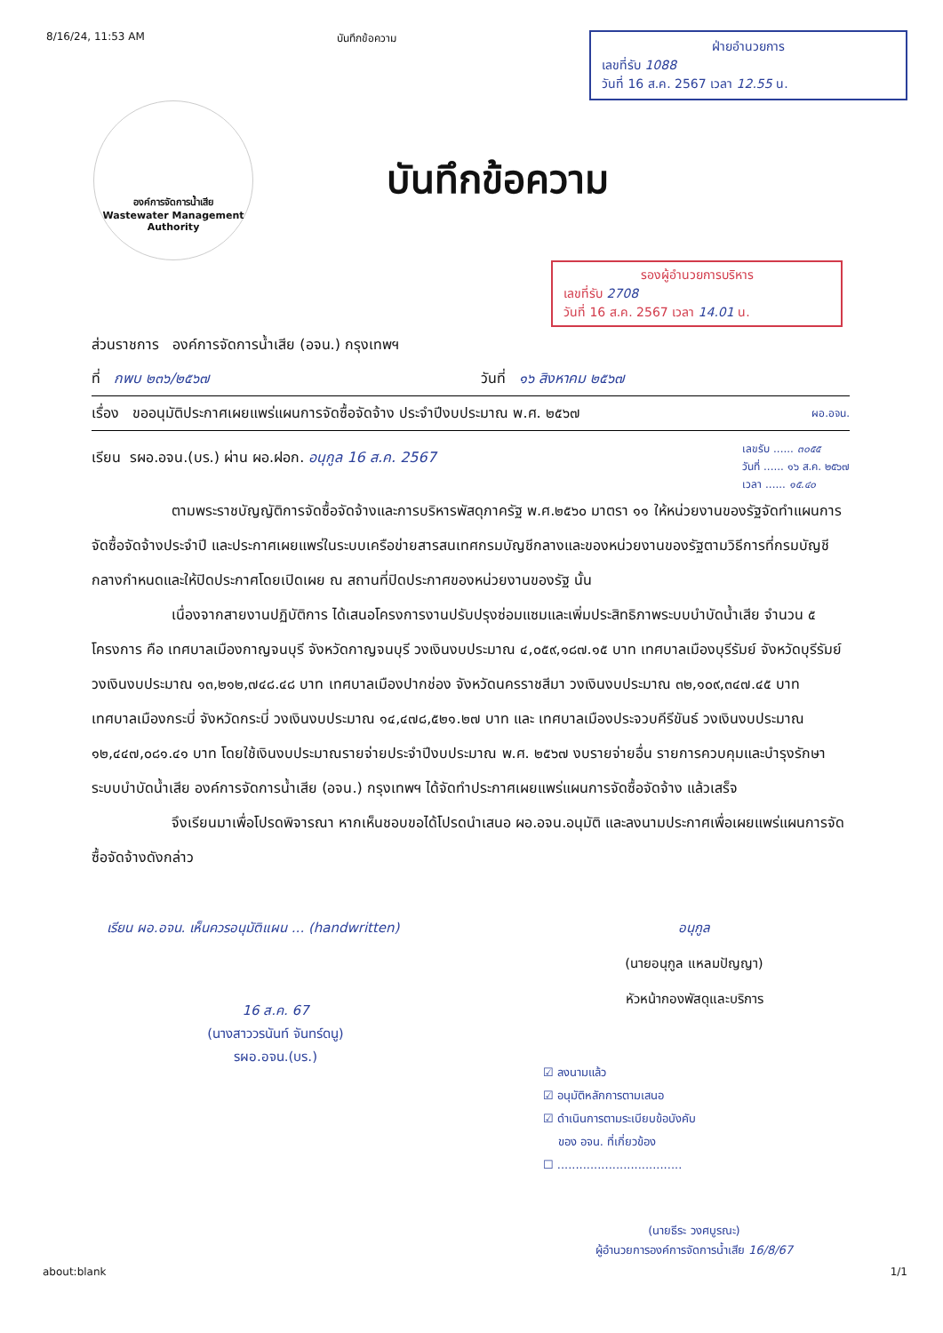8/16/24, 11:53 AM บันทึกข้อความ
ฝ่ายอำนวยการ
เลขที่รับ 1088
วันที่ 16 ส.ค. 2567 เวลา 12.55 น.
องค์การจัดการน้ำเสีย
Wastewater Management
Authority
บันทึกข้อความ
รองผู้อำนวยการบริหาร
เลขที่รับ 2708
วันที่ 16 ส.ค. 2567 เวลา 14.01 น.
ส่วนราชการ องค์การจัดการน้ำเสีย (อจน.) กรุงเทพฯ
ที่ กพบ ๒๓๖/๒๕๖๗ วันที่ ๑๖ สิงหาคม ๒๕๖๗
เรื่อง ขออนุมัติประกาศเผยแพร่แผนการจัดซื้อจัดจ้าง ประจำปีงบประมาณ พ.ศ. ๒๕๖๗ ผอ.อจน.
เรียน รผอ.อจน.(บร.) ผ่าน ผอ.ฝอก. อนุกูล 16 ส.ค. 2567 เลขรับ ...... ๓๐๕๕
วันที่ ...... ๑๖ ส.ค. ๒๕๖๗
เวลา ...... ๑๕.๔๐
ตามพระราชบัญญัติการจัดซื้อจัดจ้างและการบริหารพัสดุภาครัฐ พ.ศ.๒๕๖๐ มาตรา ๑๑ ให้หน่วยงานของรัฐจัดทำแผนการจัดซื้อจัดจ้างประจำปี และประกาศเผยแพร่ในระบบเครือข่ายสารสนเทศกรมบัญชีกลางและของหน่วยงานของรัฐตามวิธีการที่กรมบัญชีกลางกำหนดและให้ปิดประกาศโดยเปิดเผย ณ สถานที่ปิดประกาศของหน่วยงานของรัฐ นั้น
เนื่องจากสายงานปฏิบัติการ ได้เสนอโครงการงานปรับปรุงซ่อมแซมและเพิ่มประสิทธิภาพระบบบำบัดน้ำเสีย จำนวน ๕ โครงการ คือ เทศบาลเมืองกาญจนบุรี จังหวัดกาญจนบุรี วงเงินงบประมาณ ๔,๐๕๙,๑๘๗.๑๕ บาท เทศบาลเมืองบุรีรัมย์ จังหวัดบุรีรัมย์ วงเงินงบประมาณ ๑๓,๒๑๒,๗๔๘.๔๘ บาท เทศบาลเมืองปากช่อง จังหวัดนครราชสีมา วงเงินงบประมาณ ๓๒,๑๐๙,๓๔๗.๔๕ บาท เทศบาลเมืองกระบี่ จังหวัดกระบี่ วงเงินงบประมาณ ๑๔,๔๗๘,๕๒๑.๒๗ บาท และ เทศบาลเมืองประจวบคีรีขันธ์ วงเงินงบประมาณ ๑๒,๔๔๗,๐๘๑.๔๑ บาท โดยใช้เงินงบประมาณรายจ่ายประจำปีงบประมาณ พ.ศ. ๒๕๖๗ งบรายจ่ายอื่น รายการควบคุมและบำรุงรักษาระบบบำบัดน้ำเสีย องค์การจัดการน้ำเสีย (อจน.) กรุงเทพฯ ได้จัดทำประกาศเผยแพร่แผนการจัดซื้อจัดจ้าง แล้วเสร็จ
จึงเรียนมาเพื่อโปรดพิจารณา หากเห็นชอบขอได้โปรดนำเสนอ ผอ.อจน.อนุมัติ และลงนามประกาศเพื่อเผยแพร่แผนการจัดซื้อจัดจ้างดังกล่าว
เรียน ผอ.อจน. เห็นควรอนุมัติแผน ... (handwritten)
16 ส.ค. 67
(นางสาววรนันท์ จันทร์ดนู)
รผอ.อจน.(บร.)
อนุกูล
(นายอนุกูล แหลมปัญญา)
หัวหน้ากองพัสดุและบริการ
☑ ลงนามแล้ว
☑ อนุมัติหลักการตามเสนอ
☑ ดำเนินการตามระเบียบข้อบังคับ
ของ อจน. ที่เกี่ยวข้อง
☐ ..................................
(นายธีระ วงศบูรณะ)
ผู้อำนวยการองค์การจัดการน้ำเสีย 16/8/67
about:blank 1/1